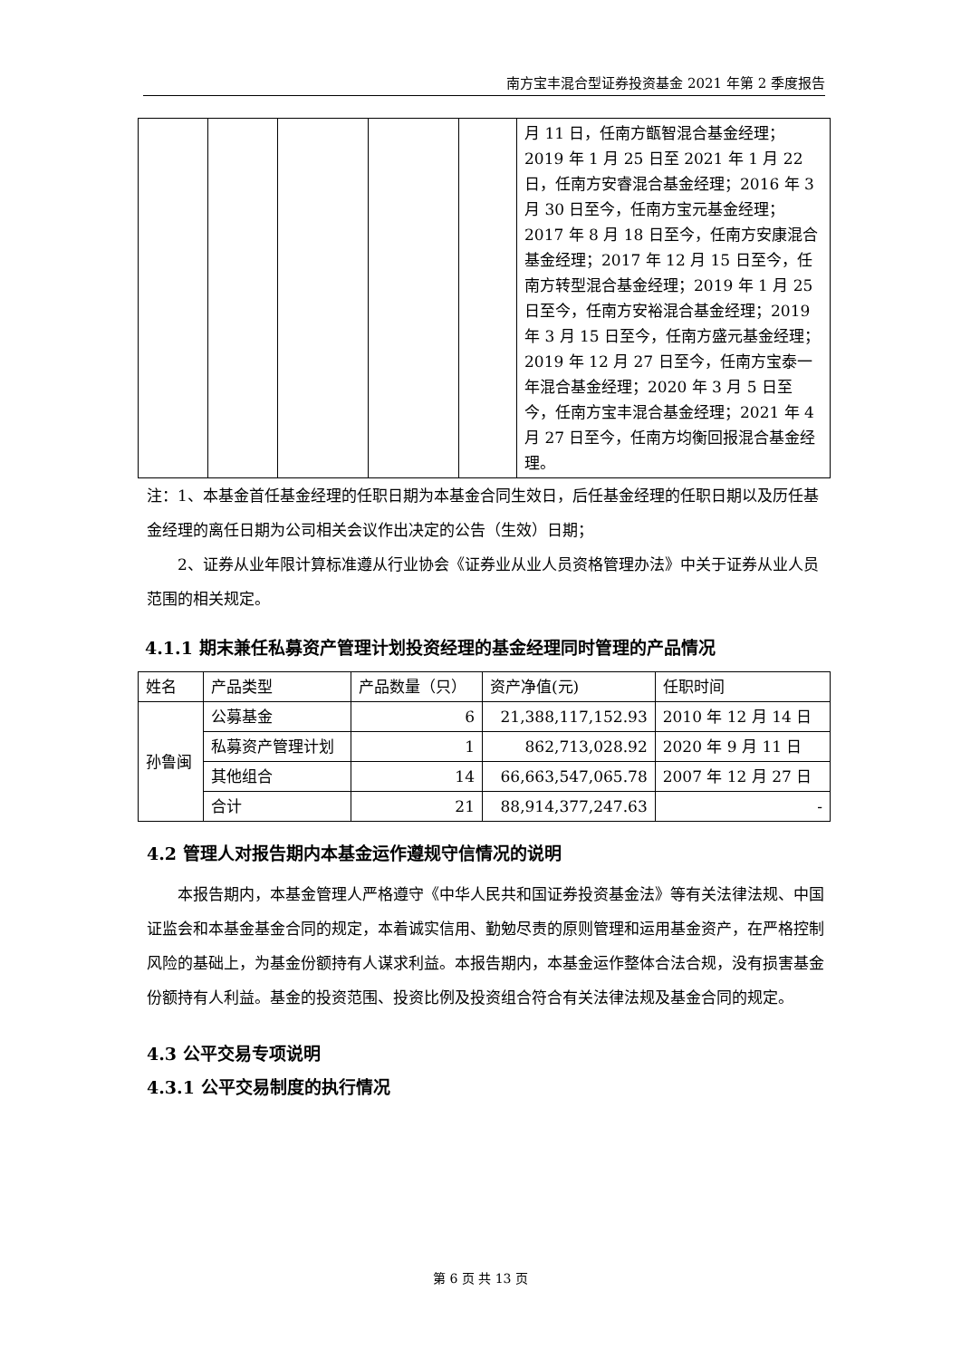南方宝丰混合型证券投资基金 2021 年第 2 季度报告
| | | | | | 月 11 日，任南方甑智混合基金经理；2019 年 1 月 25 日至 2021 年 1 月 22 日，任南方安睿混合基金经理；2016 年 3 月 30 日至今，任南方宝元基金经理；2017 年 8 月 18 日至今，任南方安康混合基金经理；2017 年 12 月 15 日至今，任南方转型混合基金经理；2019 年 1 月 25 日至今，任南方安裕混合基金经理；2019 年 3 月 15 日至今，任南方盛元基金经理；2019 年 12 月 27 日至今，任南方宝泰一年混合基金经理；2020 年 3 月 5 日至今，任南方宝丰混合基金经理；2021 年 4 月 27 日至今，任南方均衡回报混合基金经理。 |
注：1、本基金首任基金经理的任职日期为本基金合同生效日，后任基金经理的任职日期以及历任基金经理的离任日期为公司相关会议作出决定的公告（生效）日期；
2、证券从业年限计算标准遵从行业协会《证券业从业人员资格管理办法》中关于证券从业人员范围的相关规定。
4.1.1 期末兼任私募资产管理计划投资经理的基金经理同时管理的产品情况
| 姓名 | 产品类型 | 产品数量（只） | 资产净值(元) | 任职时间 |
| 孙鲁闽 | 公募基金 | 6 | 21,388,117,152.93 | 2010 年 12 月 14 日 |
| | 私募资产管理计划 | 1 | 862,713,028.92 | 2020 年 9 月 11 日 |
| | 其他组合 | 14 | 66,663,547,065.78 | 2007 年 12 月 27 日 |
| | 合计 | 21 | 88,914,377,247.63 | - |
4.2 管理人对报告期内本基金运作遵规守信情况的说明
本报告期内，本基金管理人严格遵守《中华人民共和国证券投资基金法》等有关法律法规、中国证监会和本基金基金合同的规定，本着诚实信用、勤勉尽责的原则管理和运用基金资产，在严格控制风险的基础上，为基金份额持有人谋求利益。本报告期内，本基金运作整体合法合规，没有损害基金份额持有人利益。基金的投资范围、投资比例及投资组合符合有关法律法规及基金合同的规定。
4.3 公平交易专项说明
4.3.1 公平交易制度的执行情况
第 6 页 共 13 页